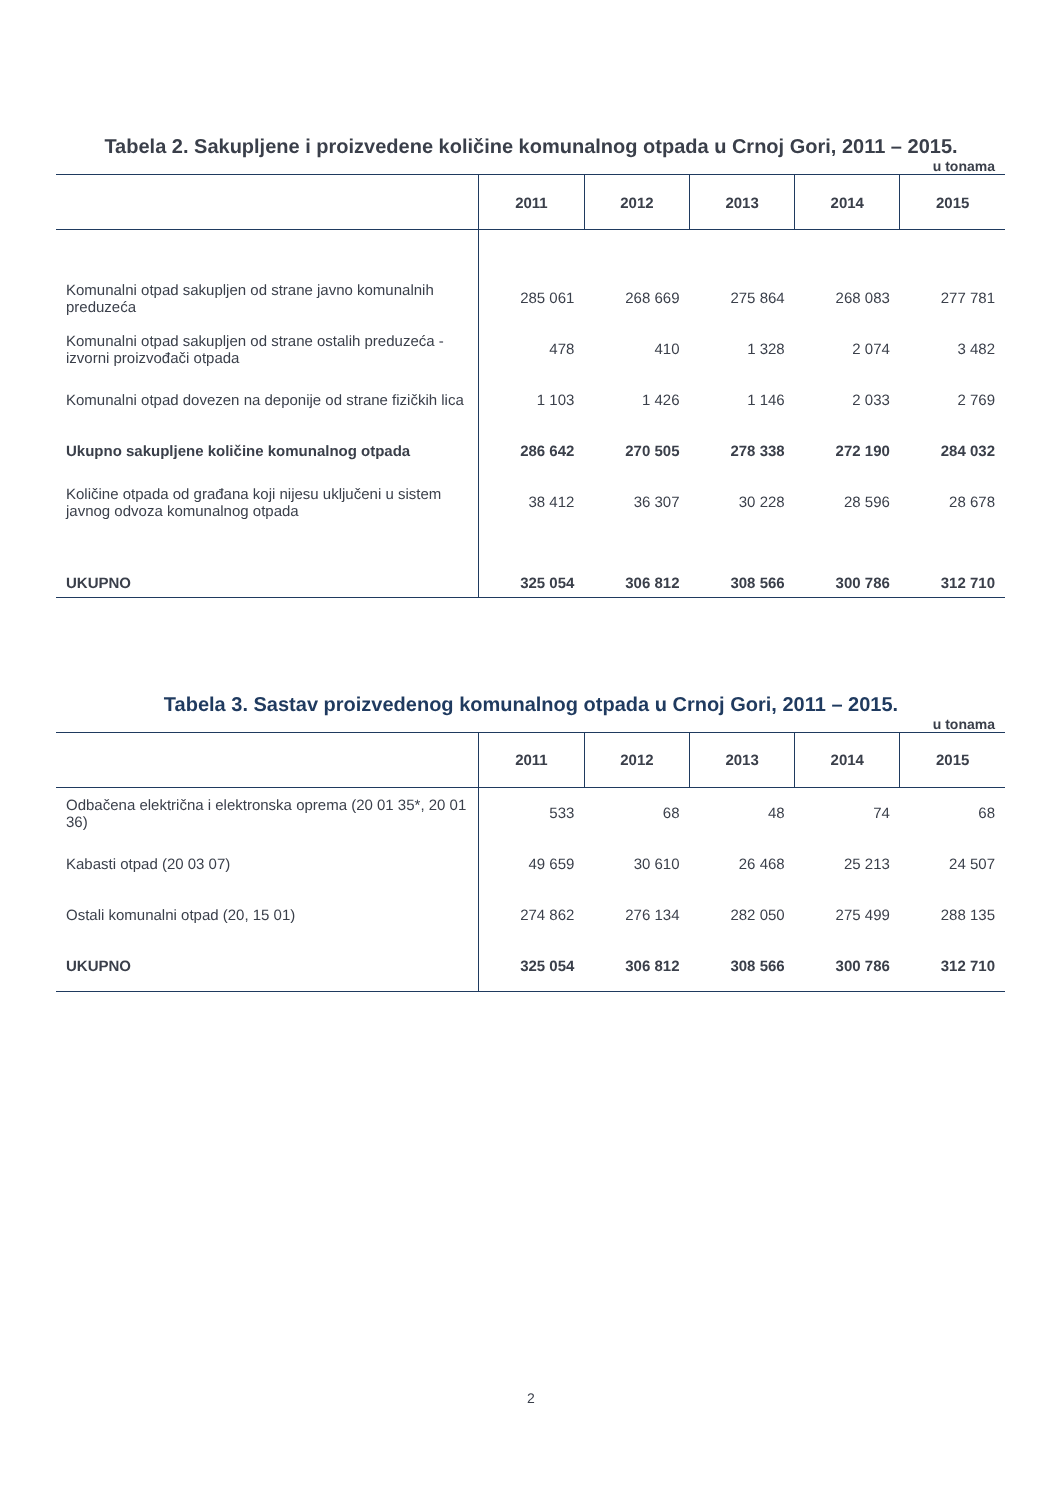Tabela 2. Sakupljene i proizvedene količine komunalnog otpada u Crnoj Gori, 2011 – 2015.
u tonama
| | 2011 | 2012 | 2013 | 2014 | 2015 |
| --- | --- | --- | --- | --- | --- |
| Komunalni otpad sakupljen od strane javno komunalnih preduzeća | 285 061 | 268 669 | 275 864 | 268 083 | 277 781 |
| Komunalni otpad sakupljen od strane ostalih preduzeća - izvorni proizvođači otpada | 478 | 410 | 1 328 | 2 074 | 3 482 |
| Komunalni otpad dovezen na deponije od strane fizičkih lica | 1 103 | 1 426 | 1 146 | 2 033 | 2 769 |
| Ukupno sakupljene količine komunalnog otpada | 286 642 | 270 505 | 278 338 | 272 190 | 284 032 |
| Količine otpada od građana koji nijesu uključeni u sistem javnog odvoza komunalnog otpada | 38 412 | 36 307 | 30 228 | 28 596 | 28 678 |
| UKUPNO | 325 054 | 306 812 | 308 566 | 300 786 | 312 710 |
Tabela 3. Sastav proizvedenog komunalnog otpada u Crnoj Gori, 2011 – 2015.
u tonama
| | 2011 | 2012 | 2013 | 2014 | 2015 |
| --- | --- | --- | --- | --- | --- |
| Odbačena električna i elektronska oprema (20 01 35*, 20 01 36) | 533 | 68 | 48 | 74 | 68 |
| Kabasti otpad (20 03 07) | 49 659 | 30 610 | 26 468 | 25 213 | 24 507 |
| Ostali komunalni otpad (20, 15 01) | 274 862 | 276 134 | 282 050 | 275 499 | 288 135 |
| UKUPNO | 325 054 | 306 812 | 308 566 | 300 786 | 312 710 |
2